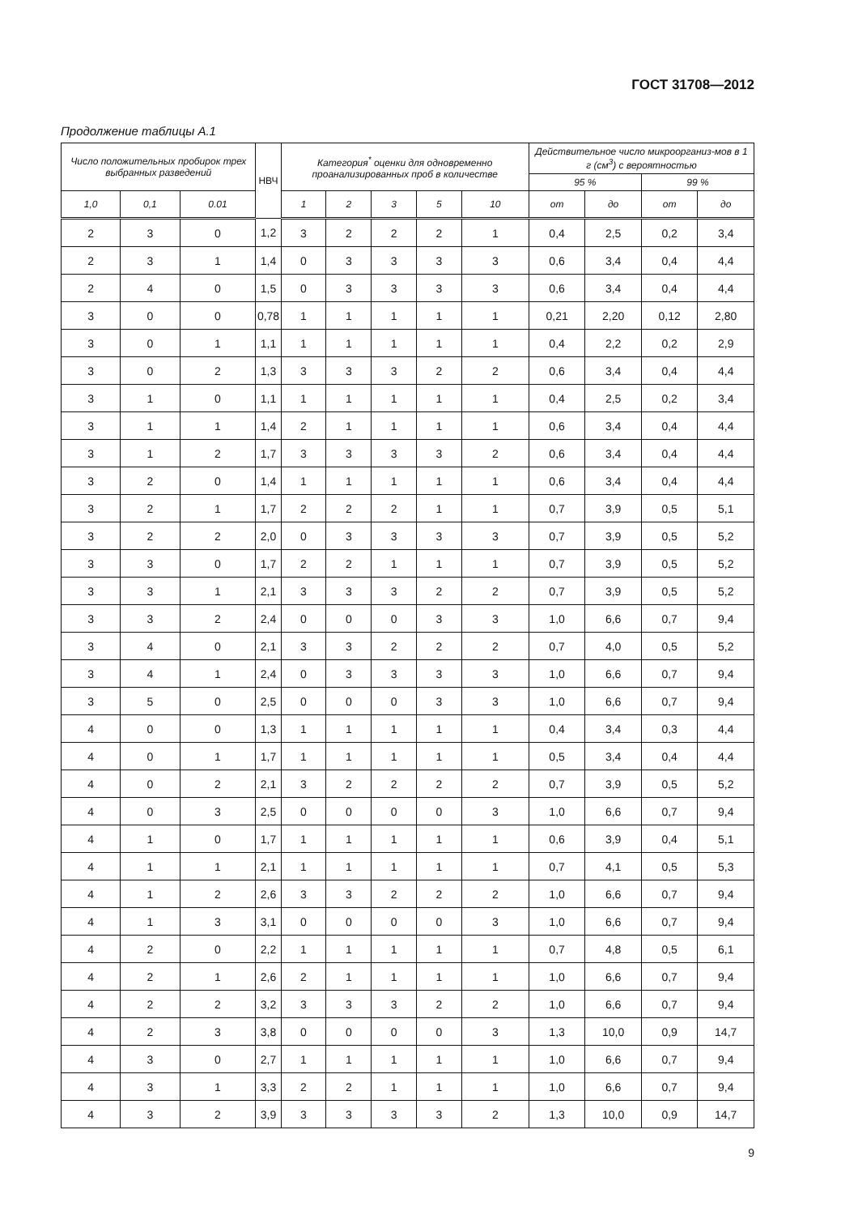ГОСТ 31708—2012
Продолжение таблицы А.1
| Число положительных пробирок трех выбранных разведений | | | НВЧ | Категория<sup>*</sup> оценки для одновременно проанализированных проб в количестве | | | | | Действительное число микроорганиз-мов в 1 г (см<sup>3</sup>) с вероятностью | | | |
| --- | --- | --- | --- | --- | --- | --- | --- | --- | --- | --- | --- | --- |
| | | | | | | | | | 95 % | | 99 % | |
| 1,0 | 0,1 | 0.01 | | 1 | 2 | 3 | 5 | 10 | от | до | от | до |
| 2 | 3 | 0 | 1,2 | 3 | 2 | 2 | 2 | 1 | 0,4 | 2,5 | 0,2 | 3,4 |
| 2 | 3 | 1 | 1,4 | 0 | 3 | 3 | 3 | 3 | 0,6 | 3,4 | 0,4 | 4,4 |
| 2 | 4 | 0 | 1,5 | 0 | 3 | 3 | 3 | 3 | 0,6 | 3,4 | 0,4 | 4,4 |
| 3 | 0 | 0 | 0,78 | 1 | 1 | 1 | 1 | 1 | 0,21 | 2,20 | 0,12 | 2,80 |
| 3 | 0 | 1 | 1,1 | 1 | 1 | 1 | 1 | 1 | 0,4 | 2,2 | 0,2 | 2,9 |
| 3 | 0 | 2 | 1,3 | 3 | 3 | 3 | 2 | 2 | 0,6 | 3,4 | 0,4 | 4,4 |
| 3 | 1 | 0 | 1,1 | 1 | 1 | 1 | 1 | 1 | 0,4 | 2,5 | 0,2 | 3,4 |
| 3 | 1 | 1 | 1,4 | 2 | 1 | 1 | 1 | 1 | 0,6 | 3,4 | 0,4 | 4,4 |
| 3 | 1 | 2 | 1,7 | 3 | 3 | 3 | 3 | 2 | 0,6 | 3,4 | 0,4 | 4,4 |
| 3 | 2 | 0 | 1,4 | 1 | 1 | 1 | 1 | 1 | 0,6 | 3,4 | 0,4 | 4,4 |
| 3 | 2 | 1 | 1,7 | 2 | 2 | 2 | 1 | 1 | 0,7 | 3,9 | 0,5 | 5,1 |
| 3 | 2 | 2 | 2,0 | 0 | 3 | 3 | 3 | 3 | 0,7 | 3,9 | 0,5 | 5,2 |
| 3 | 3 | 0 | 1,7 | 2 | 2 | 1 | 1 | 1 | 0,7 | 3,9 | 0,5 | 5,2 |
| 3 | 3 | 1 | 2,1 | 3 | 3 | 3 | 2 | 2 | 0,7 | 3,9 | 0,5 | 5,2 |
| 3 | 3 | 2 | 2,4 | 0 | 0 | 0 | 3 | 3 | 1,0 | 6,6 | 0,7 | 9,4 |
| 3 | 4 | 0 | 2,1 | 3 | 3 | 2 | 2 | 2 | 0,7 | 4,0 | 0,5 | 5,2 |
| 3 | 4 | 1 | 2,4 | 0 | 3 | 3 | 3 | 3 | 1,0 | 6,6 | 0,7 | 9,4 |
| 3 | 5 | 0 | 2,5 | 0 | 0 | 0 | 3 | 3 | 1,0 | 6,6 | 0,7 | 9,4 |
| 4 | 0 | 0 | 1,3 | 1 | 1 | 1 | 1 | 1 | 0,4 | 3,4 | 0,3 | 4,4 |
| 4 | 0 | 1 | 1,7 | 1 | 1 | 1 | 1 | 1 | 0,5 | 3,4 | 0,4 | 4,4 |
| 4 | 0 | 2 | 2,1 | 3 | 2 | 2 | 2 | 2 | 0,7 | 3,9 | 0,5 | 5,2 |
| 4 | 0 | 3 | 2,5 | 0 | 0 | 0 | 0 | 3 | 1,0 | 6,6 | 0,7 | 9,4 |
| 4 | 1 | 0 | 1,7 | 1 | 1 | 1 | 1 | 1 | 0,6 | 3,9 | 0,4 | 5,1 |
| 4 | 1 | 1 | 2,1 | 1 | 1 | 1 | 1 | 1 | 0,7 | 4,1 | 0,5 | 5,3 |
| 4 | 1 | 2 | 2,6 | 3 | 3 | 2 | 2 | 2 | 1,0 | 6,6 | 0,7 | 9,4 |
| 4 | 1 | 3 | 3,1 | 0 | 0 | 0 | 0 | 3 | 1,0 | 6,6 | 0,7 | 9,4 |
| 4 | 2 | 0 | 2,2 | 1 | 1 | 1 | 1 | 1 | 0,7 | 4,8 | 0,5 | 6,1 |
| 4 | 2 | 1 | 2,6 | 2 | 1 | 1 | 1 | 1 | 1,0 | 6,6 | 0,7 | 9,4 |
| 4 | 2 | 2 | 3,2 | 3 | 3 | 3 | 2 | 2 | 1,0 | 6,6 | 0,7 | 9,4 |
| 4 | 2 | 3 | 3,8 | 0 | 0 | 0 | 0 | 3 | 1,3 | 10,0 | 0,9 | 14,7 |
| 4 | 3 | 0 | 2,7 | 1 | 1 | 1 | 1 | 1 | 1,0 | 6,6 | 0,7 | 9,4 |
| 4 | 3 | 1 | 3,3 | 2 | 2 | 1 | 1 | 1 | 1,0 | 6,6 | 0,7 | 9,4 |
| 4 | 3 | 2 | 3,9 | 3 | 3 | 3 | 3 | 2 | 1,3 | 10,0 | 0,9 | 14,7 |
9